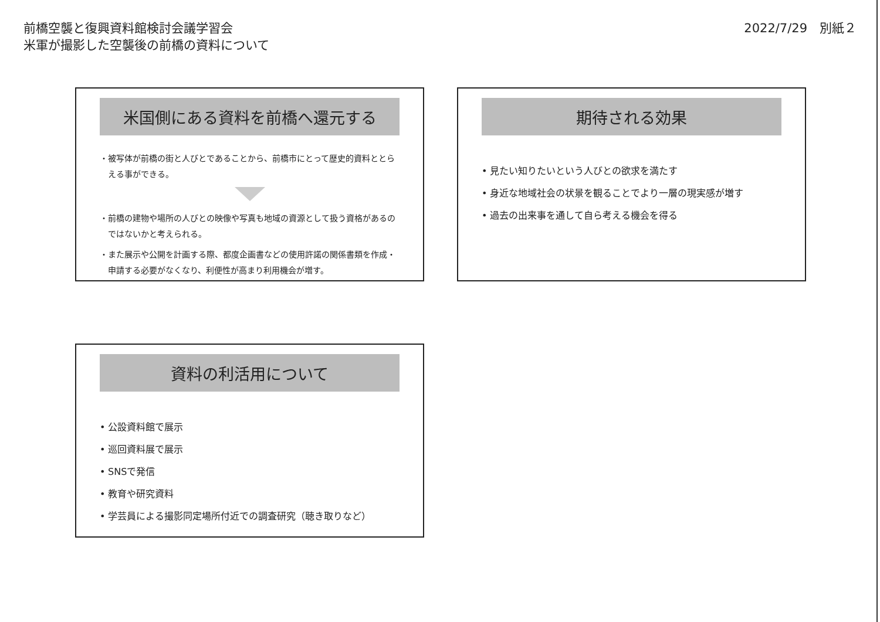前橋空襲と復興資料館検討会議学習会
米軍が撮影した空襲後の前橋の資料について
2022/7/29　別紙２
米国側にある資料を前橋へ還元する
・ 被写体が前橋の街と人びとであることから、前橋市にとって歴史的資料ととらえる事ができる。
・ 前橋の建物や場所の人びとの映像や写真も地域の資源として扱う資格があるのではないかと考えられる。
・ また展示や公開を計画する際、都度企画書などの使用許諾の関係書類を作成・申請する必要がなくなり、利便性が高まり利用機会が増す。
期待される効果
• 見たい知りたいという人びとの欲求を満たす
• 身近な地域社会の状景を観ることでより一層の現実感が増す
• 過去の出来事を通して自ら考える機会を得る
資料の利活用について
• 公設資料館で展示
• 巡回資料展で展示
• SNSで発信
• 教育や研究資料
• 学芸員による撮影同定場所付近での調査研究（聴き取りなど）